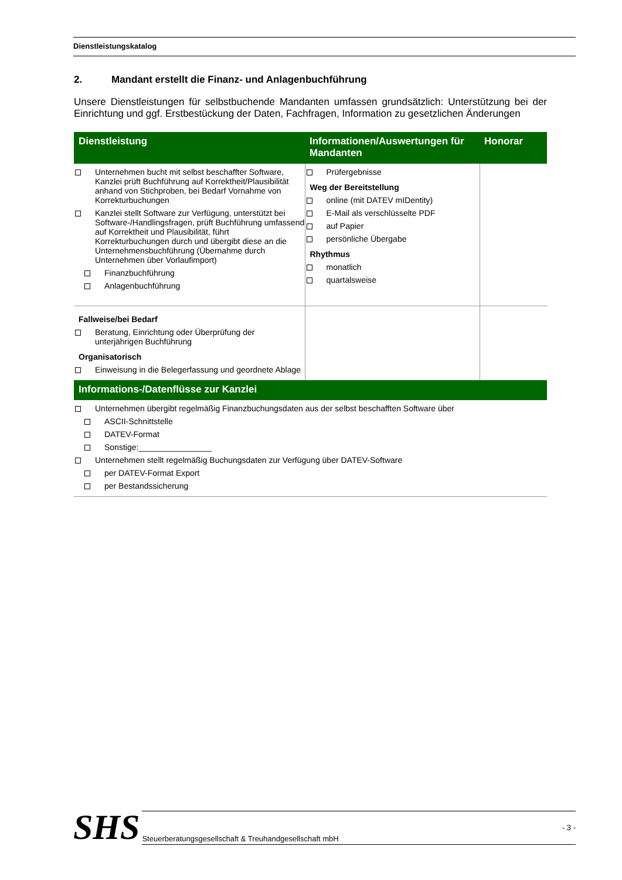Dienstleistungskatalog
2. Mandant erstellt die Finanz- und Anlagenbuchführung
Unsere Dienstleistungen für selbstbuchende Mandanten umfassen grundsätzlich: Unterstützung bei der Einrichtung und ggf. Erstbestückung der Daten, Fachfragen, Information zu gesetzlichen Änderungen
| Dienstleistung | Informationen/Auswertungen für Mandanten | Honorar |
| --- | --- | --- |
| Unternehmen bucht mit selbst beschaffter Software, Kanzlei prüft Buchführung auf Korrektheit/Plausibilität anhand von Stichproben, bei Bedarf Vornahme von Korrekturbuchungen Kanzlei stellt Software zur Verfügung, unterstützt bei Software-/Handlingsfragen, prüft Buchführung umfassend auf Korrektheit und Plausibilität, führt Korrekturbuchungen durch und übergibt diese an die Unternehmensbuchführung (Übernahme durch Unternehmen über Vorlaufimport) Finanzbuchführung Anlagenbuchführung | Prüfergebnisse Weg der Bereitstellung online (mit DATEV mIDentity) E-Mail als verschlüsselte PDF auf Papier persönliche Übergabe Rhythmus monatlich quartalsweise | |
| Fallweise/bei Bedarf Beratung, Einrichtung oder Überprüfung der unterjährigen Buchführung Organisatorisch Einweisung in die Belegerfassung und geordnete Ablage | | |
| Informations-/Datenflüsse zur Kanzlei | | |
| Unternehmen übergibt regelmäßig Finanzbuchungsdaten aus der selbst beschafften Software über ASCII-Schnittstelle DATEV-Format Sonstige:________________ Unternehmen stellt regelmäßig Buchungsdaten zur Verfügung über DATEV-Software per DATEV-Format Export per Bestandssicherung | | |
SHS
Steuerberatungsgesellschaft & Treuhandgesellschaft mbH - 3 -